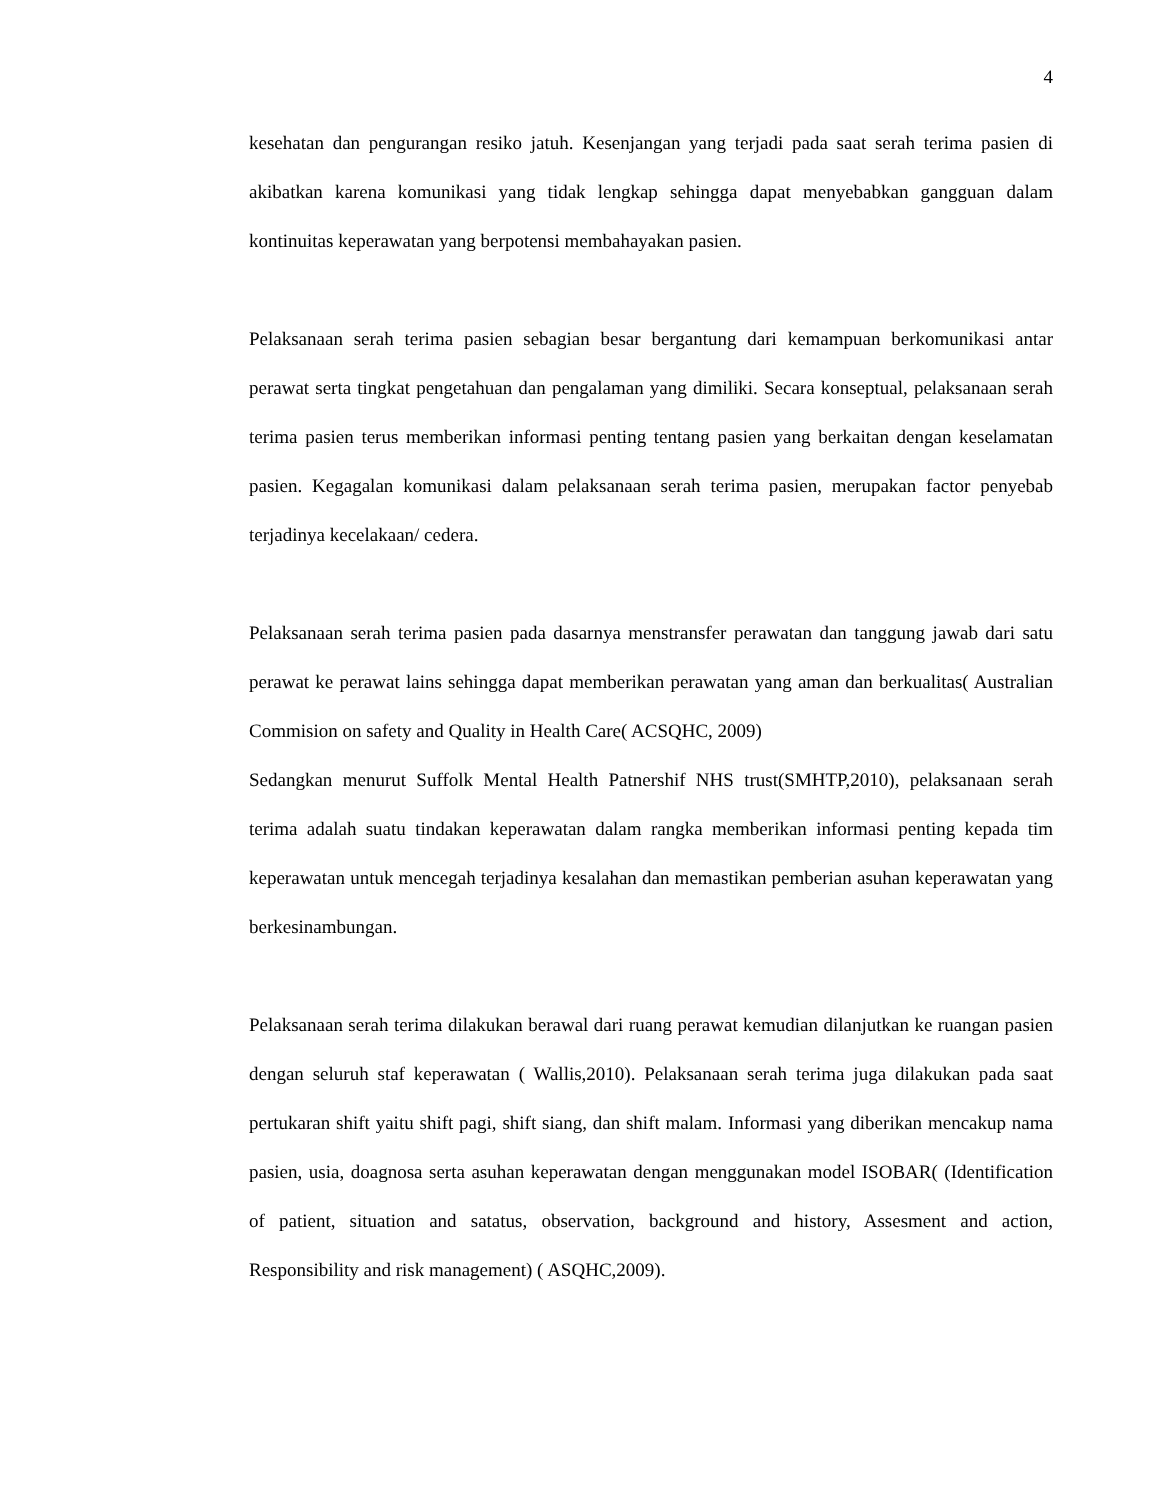4
kesehatan dan pengurangan resiko jatuh. Kesenjangan yang terjadi pada saat serah terima pasien di akibatkan karena komunikasi yang tidak lengkap sehingga dapat menyebabkan gangguan dalam kontinuitas keperawatan yang berpotensi membahayakan pasien.
Pelaksanaan serah terima pasien sebagian besar bergantung dari kemampuan berkomunikasi antar perawat serta tingkat pengetahuan dan pengalaman yang dimiliki. Secara konseptual, pelaksanaan serah terima pasien terus memberikan informasi penting tentang pasien yang berkaitan dengan keselamatan pasien. Kegagalan komunikasi dalam pelaksanaan serah terima pasien, merupakan factor penyebab terjadinya kecelakaan/ cedera.
Pelaksanaan serah terima pasien pada dasarnya menstransfer perawatan dan tanggung jawab dari satu perawat ke perawat lains sehingga dapat memberikan perawatan yang aman dan berkualitas( Australian Commision on safety and Quality in Health Care( ACSQHC, 2009)
Sedangkan menurut Suffolk Mental Health Patnershif NHS trust(SMHTP,2010), pelaksanaan serah terima adalah suatu tindakan keperawatan dalam rangka memberikan informasi penting kepada tim keperawatan untuk mencegah terjadinya kesalahan dan memastikan pemberian asuhan keperawatan yang berkesinambungan.
Pelaksanaan serah terima dilakukan berawal dari ruang perawat kemudian dilanjutkan ke ruangan pasien dengan seluruh staf keperawatan ( Wallis,2010). Pelaksanaan serah terima juga dilakukan pada saat pertukaran shift yaitu shift pagi, shift siang, dan shift malam. Informasi yang diberikan mencakup nama pasien, usia, doagnosa serta asuhan keperawatan dengan menggunakan model ISOBAR( (Identification of patient, situation and satatus, observation, background and history, Assesment and action, Responsibility and risk management) ( ASQHC,2009).